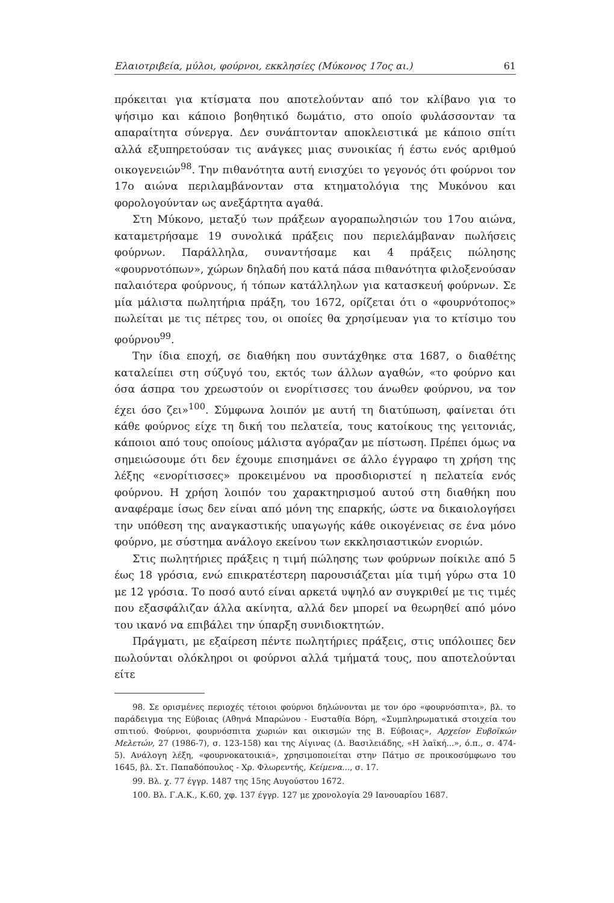Ελαιοτριβεία, μύλοι, φούρνοι, εκκλησίες (Μύκονος 17ος αι.) 61
πρόκειται για κτίσματα που αποτελούνταν από τον κλίβανο για το ψήσιμο και κάποιο βοηθητικό δωμάτιο, στο οποίο φυλάσσονταν τα απαραίτητα σύνεργα. Δεν συνάπτονταν αποκλειστικά με κάποιο σπίτι αλλά εξυπηρετούσαν τις ανάγκες μιας συνοικίας ή έστω ενός αριθμού οικογενειών<sup>98</sup>. Την πιθανότητα αυτή ενισχύει το γεγονός ότι φούρνοι τον 17ο αιώνα περιλαμβάνονταν στα κτηματολόγια της Μυκόνου και φορολογούνταν ως ανεξάρτητα αγαθά.
Στη Μύκονο, μεταξύ των πράξεων αγοραπωλησιών του 17ου αιώνα, καταμετρήσαμε 19 συνολικά πράξεις που περιελάμβαναν πωλήσεις φούρνων. Παράλληλα, συναντήσαμε και 4 πράξεις πώλησης «φουρνοτόπων», χώρων δηλαδή που κατά πάσα πιθανότητα φιλοξενούσαν παλαιότερα φούρνους, ή τόπων κατάλληλων για κατασκευή φούρνων. Σε μία μάλιστα πωλητήρια πράξη, του 1672, ορίζεται ότι ο «φουρνότοπος» πωλείται με τις πέτρες του, οι οποίες θα χρησίμευαν για το κτίσιμο του φούρνου<sup>99</sup>.
Την ίδια εποχή, σε διαθήκη που συντάχθηκε στα 1687, ο διαθέτης καταλείπει στη σύζυγό του, εκτός των άλλων αγαθών, «το φούρνο και όσα άσπρα του χρεωστούν οι ενορίτισσες του άνωθεν φούρνου, να τον έχει όσο ζει»<sup>100</sup>. Σύμφωνα λοιπόν με αυτή τη διατύπωση, φαίνεται ότι κάθε φούρνος είχε τη δική του πελατεία, τους κατοίκους της γειτονιάς, κάποιοι από τους οποίους μάλιστα αγόραζαν με πίστωση. Πρέπει όμως να σημειώσουμε ότι δεν έχουμε επισημάνει σε άλλο έγγραφο τη χρήση της λέξης «ενορίτισσες» προκειμένου να προσδιοριστεί η πελατεία ενός φούρνου. Η χρήση λοιπόν του χαρακτηρισμού αυτού στη διαθήκη που αναφέραμε ίσως δεν είναι από μόνη της επαρκής, ώστε να δικαιολογήσει την υπόθεση της αναγκαστικής υπαγωγής κάθε οικογένειας σε ένα μόνο φούρνο, με σύστημα ανάλογο εκείνου των εκκλησιαστικών ενοριών.
Στις πωλητήριες πράξεις η τιμή πώλησης των φούρνων ποίκιλε από 5 έως 18 γρόσια, ενώ επικρατέστερη παρουσιάζεται μία τιμή γύρω στα 10 με 12 γρόσια. Το ποσό αυτό είναι αρκετά υψηλό αν συγκριθεί με τις τιμές που εξασφάλιζαν άλλα ακίνητα, αλλά δεν μπορεί να θεωρηθεί από μόνο του ικανό να επιβάλει την ύπαρξη συνιδιοκτητών.
Πράγματι, με εξαίρεση πέντε πωλητήριες πράξεις, στις υπόλοιπες δεν πωλούνται ολόκληροι οι φούρνοι αλλά τμήματά τους, που αποτελούνται είτε
98. Σε ορισμένες περιοχές τέτοιοι φούρνοι δηλώνονται με τον όρο «φουρνόσπιτα», βλ. το παράδειγμα της Εύβοιας (Αθηνά Μπαρώνου - Ευσταθία Βόρη, «Συμπληρωματικά στοιχεία του σπιτιού. Φούρνοι, φουρνόσπιτα χωριών και οικισμών της Β. Εύβοιας», Αρχείον Ευβοϊκών Μελετών, 27 (1986-7), σ. 123-158) και της Αίγινας (Δ. Βασιλειάδης, «Η λαϊκή...», ό.π., σ. 474-5). Ανάλογη λέξη, «φουρνοκατοικιά», χρησιμοποιείται στην Πάτμο σε προικοσύμφωνο του 1645, βλ. Στ. Παπαδόπουλος - Χρ. Φλωρεντής, Κείμενα..., σ. 17.
99. Βλ. χ. 77 έγγρ. 1487 της 15ης Αυγούστου 1672.
100. Βλ. Γ.Α.Κ., Κ.60, χφ. 137 έγγρ. 127 με χρονολογία 29 Ιανουαρίου 1687.